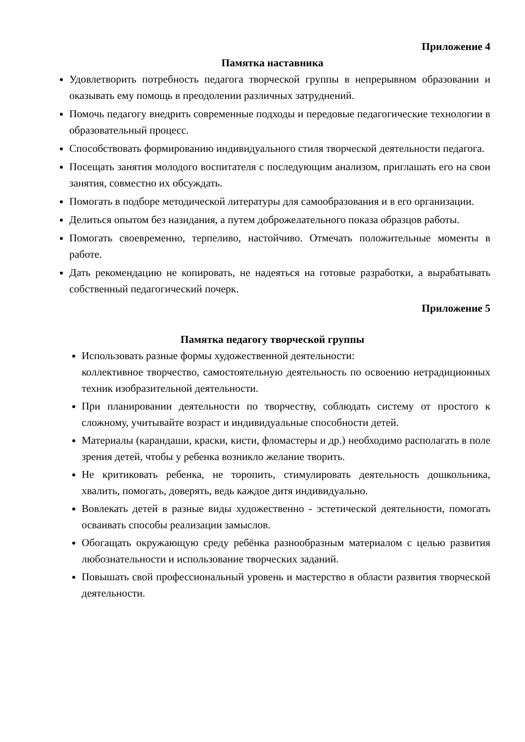Приложение 4
Памятка наставника
Удовлетворить потребность педагога творческой группы в непрерывном образовании и оказывать ему помощь в преодолении различных затруднений.
Помочь педагогу внедрить современные подходы и передовые педагогические технологии в образовательный процесс.
Способствовать формированию индивидуального стиля творческой деятельности педагога.
Посещать занятия молодого воспитателя с последующим анализом, приглашать его на свои занятия, совместно их обсуждать.
Помогать в подборе методической литературы для самообразования и в его организации.
Делиться опытом без назидания, а путем доброжелательного показа образцов работы.
Помогать своевременно, терпеливо, настойчиво. Отмечать положительные моменты в работе.
Дать рекомендацию не копировать, не надеяться на готовые разработки, а вырабатывать собственный педагогический почерк.
Приложение 5
Памятка педагогу творческой группы
Использовать разные формы художественной деятельности:
коллективное творчество, самостоятельную деятельность по освоению нетрадиционных техник изобразительной деятельности.
При планировании деятельности по творчеству, соблюдать систему от простого к сложному, учитывайте возраст и индивидуальные способности детей.
Материалы (карандаши, краски, кисти, фломастеры и др.) необходимо располагать в поле зрения детей, чтобы у ребенка возникло желание творить.
Не критиковать ребенка, не торопить, стимулировать деятельность дошкольника, хвалить, помогать, доверять, ведь каждое дитя индивидуально.
Вовлекать детей в разные виды художественно - эстетической деятельности, помогать осваивать способы реализации замыслов.
Обогащать окружающую среду ребёнка разнообразным материалом с целью развития любознательности и использование творческих заданий.
Повышать свой профессиональный уровень и мастерство в области развития творческой деятельности.